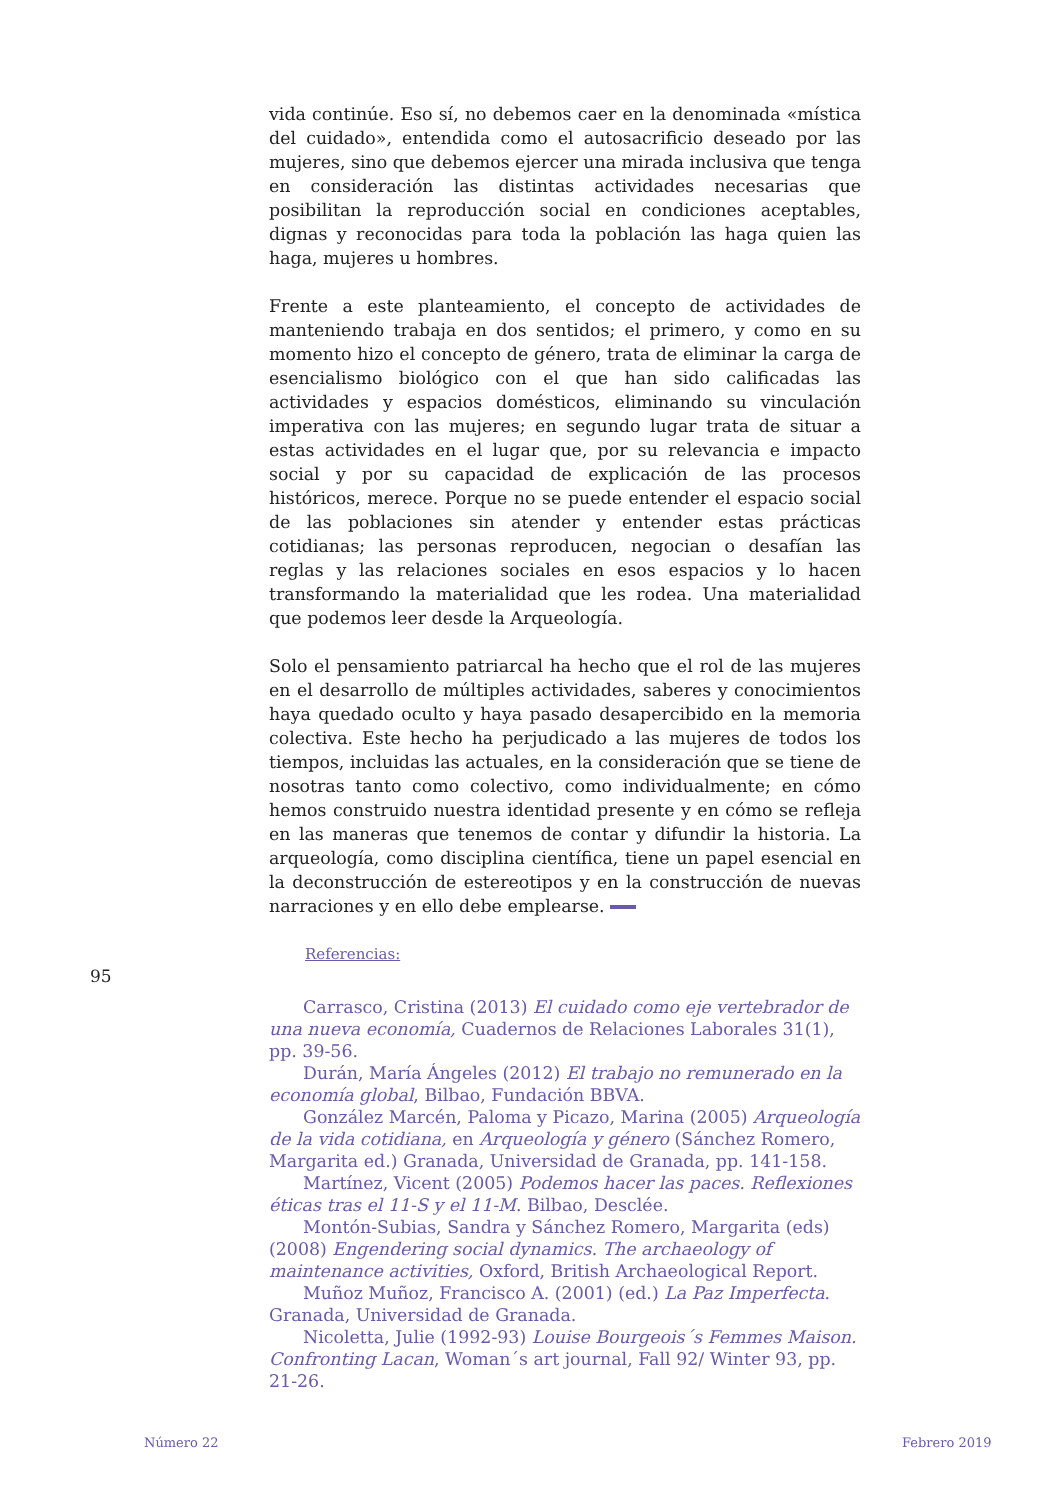vida continúe. Eso sí, no debemos caer en la denominada «mística del cuidado», entendida como el autosacrificio deseado por las mujeres, sino que debemos ejercer una mirada inclusiva que tenga en consideración las distintas actividades necesarias que posibilitan la reproducción social en condiciones aceptables, dignas y reconocidas para toda la población las haga quien las haga, mujeres u hombres.
Frente a este planteamiento, el concepto de actividades de manteniendo trabaja en dos sentidos; el primero, y como en su momento hizo el concepto de género, trata de eliminar la carga de esencialismo biológico con el que han sido calificadas las actividades y espacios domésticos, eliminando su vinculación imperativa con las mujeres; en segundo lugar trata de situar a estas actividades en el lugar que, por su relevancia e impacto social y por su capacidad de explicación de las procesos históricos, merece. Porque no se puede entender el espacio social de las poblaciones sin atender y entender estas prácticas cotidianas; las personas reproducen, negocian o desafían las reglas y las relaciones sociales en esos espacios y lo hacen transformando la materialidad que les rodea. Una materialidad que podemos leer desde la Arqueología.
Solo el pensamiento patriarcal ha hecho que el rol de las mujeres en el desarrollo de múltiples actividades, saberes y conocimientos haya quedado oculto y haya pasado desapercibido en la memoria colectiva. Este hecho ha perjudicado a las mujeres de todos los tiempos, incluidas las actuales, en la consideración que se tiene de nosotras tanto como colectivo, como individualmente; en cómo hemos construido nuestra identidad presente y en cómo se refleja en las maneras que tenemos de contar y difundir la historia. La arqueología, como disciplina científica, tiene un papel esencial en la deconstrucción de estereotipos y en la construcción de nuevas narraciones y en ello debe emplearse.
Referencias:
Carrasco, Cristina (2013) El cuidado como eje vertebrador de una nueva economía, Cuadernos de Relaciones Laborales 31(1), pp. 39-56.
Durán, María Ángeles (2012) El trabajo no remunerado en la economía global, Bilbao, Fundación BBVA.
González Marcén, Paloma y Picazo, Marina (2005) Arqueología de la vida cotidiana, en Arqueología y género (Sánchez Romero, Margarita ed.) Granada, Universidad de Granada, pp. 141-158.
Martínez, Vicent (2005) Podemos hacer las paces. Reflexiones éticas tras el 11-S y el 11-M. Bilbao, Desclée.
Montón-Subias, Sandra y Sánchez Romero, Margarita (eds) (2008) Engendering social dynamics. The archaeology of maintenance activities, Oxford, British Archaeological Report.
Muñoz Muñoz, Francisco A. (2001) (ed.) La Paz Imperfecta. Granada, Universidad de Granada.
Nicoletta, Julie (1992-93) Louise Bourgeois´s Femmes Maison. Confronting Lacan, Woman´s art journal, Fall 92/ Winter 93, pp. 21-26.
95
Número 22 Febrero 2019